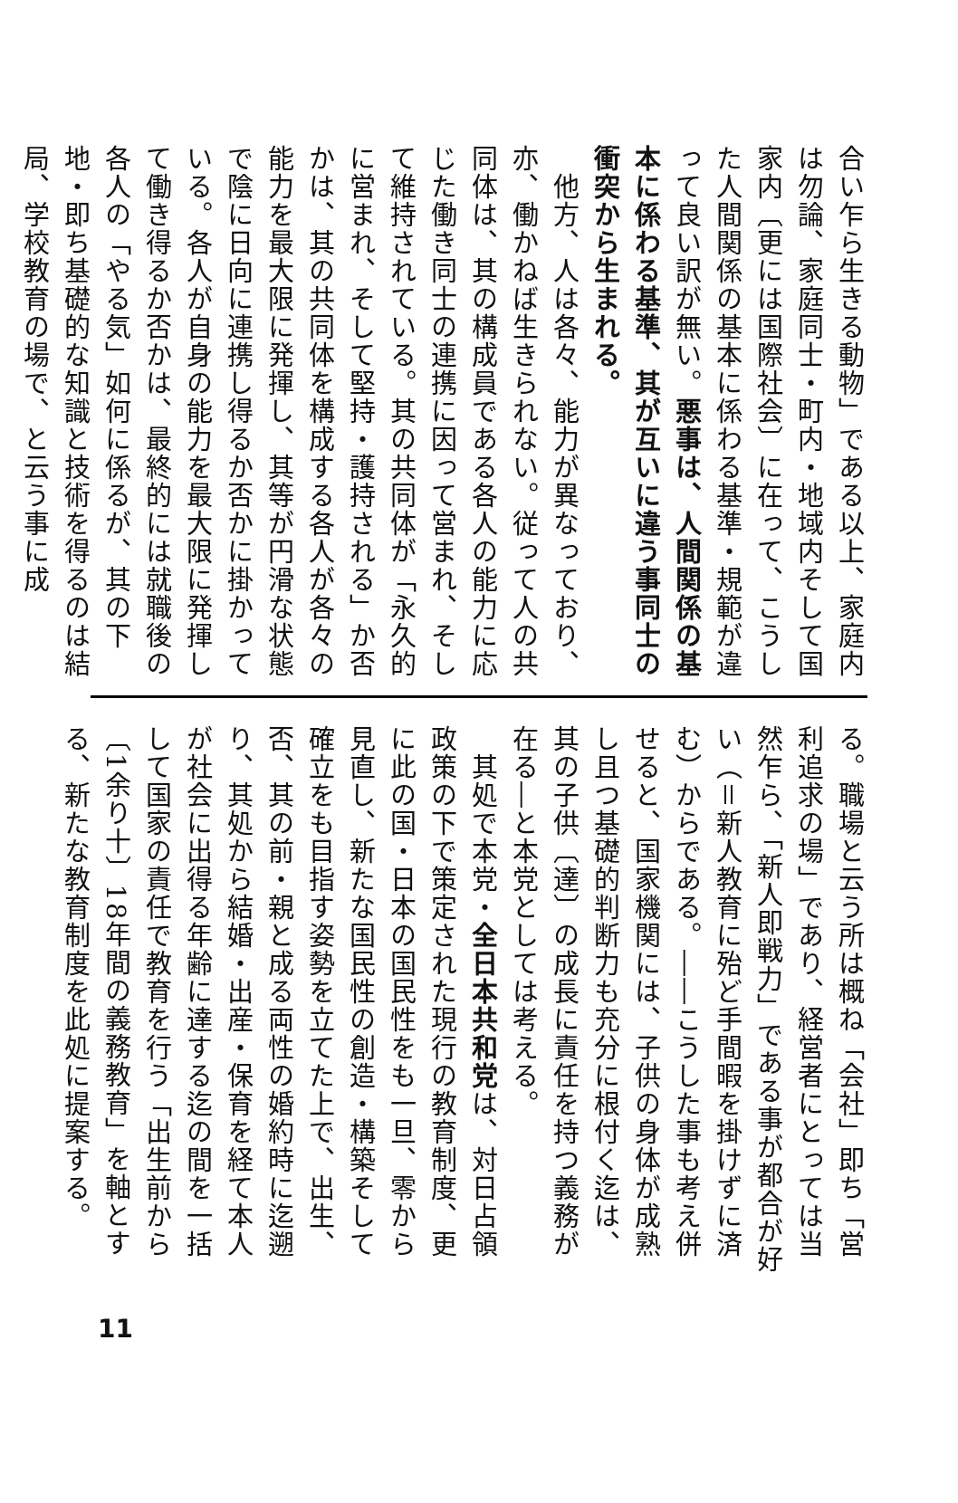合い乍ら生きる動物」である以上、家庭内は勿論、家庭同士・町内・地域内そして国家内〔更には国際社会〕に在って、こうした人間関係の基本に係わる基準・規範が違って良い訳が無い。悪事は、人間関係の基本に係わる基準、其が互いに違う事同士の衝突から生まれる。
　他方、人は各々、能力が異なっており、亦、働かねば生きられない。従って人の共同体は、其の構成員である各人の能力に応じた働き同士の連携に因って営まれ、そして維持されている。其の共同体が「永久的に営まれ、そして堅持・護持される」か否かは、其の共同体を構成する各人が各々の能力を最大限に発揮し、其等が円滑な状態で陰に日向に連携し得るか否かに掛かっている。各人が自身の能力を最大限に発揮して働き得るか否かは、最終的には就職後の各人の「やる気」如何に係るが、其の下地・即ち基礎的な知識と技術を得るのは結局、学校教育の場で、と云う事に成
る。職場と云う所は概ね「会社」即ち「営利追求の場」であり、経営者にとっては当然乍ら、「新人即戦力」である事が都合が好い（＝新人教育に殆ど手間暇を掛けずに済む）からである。――こうした事も考え併せると、国家機関には、子供の身体が成熟し且つ基礎的判断力も充分に根付く迄は、其の子供〔達〕の成長に責任を持つ義務が在る―と本党としては考える。
　其処で本党・全日本共和党は、対日占領政策の下で策定された現行の教育制度、更に此の国・日本の国民性をも一旦、零から見直し、新たな国民性の創造・構築そして確立をも目指す姿勢を立てた上で、出生、否、其の前・親と成る両性の婚約時に迄遡り、其処から結婚・出産・保育を経て本人が社会に出得る年齢に達する迄の間を一括して国家の責任で教育を行う「出生前から〔1余り十〕18年間の義務教育」を軸とする、新たな教育制度を此処に提案する。
11